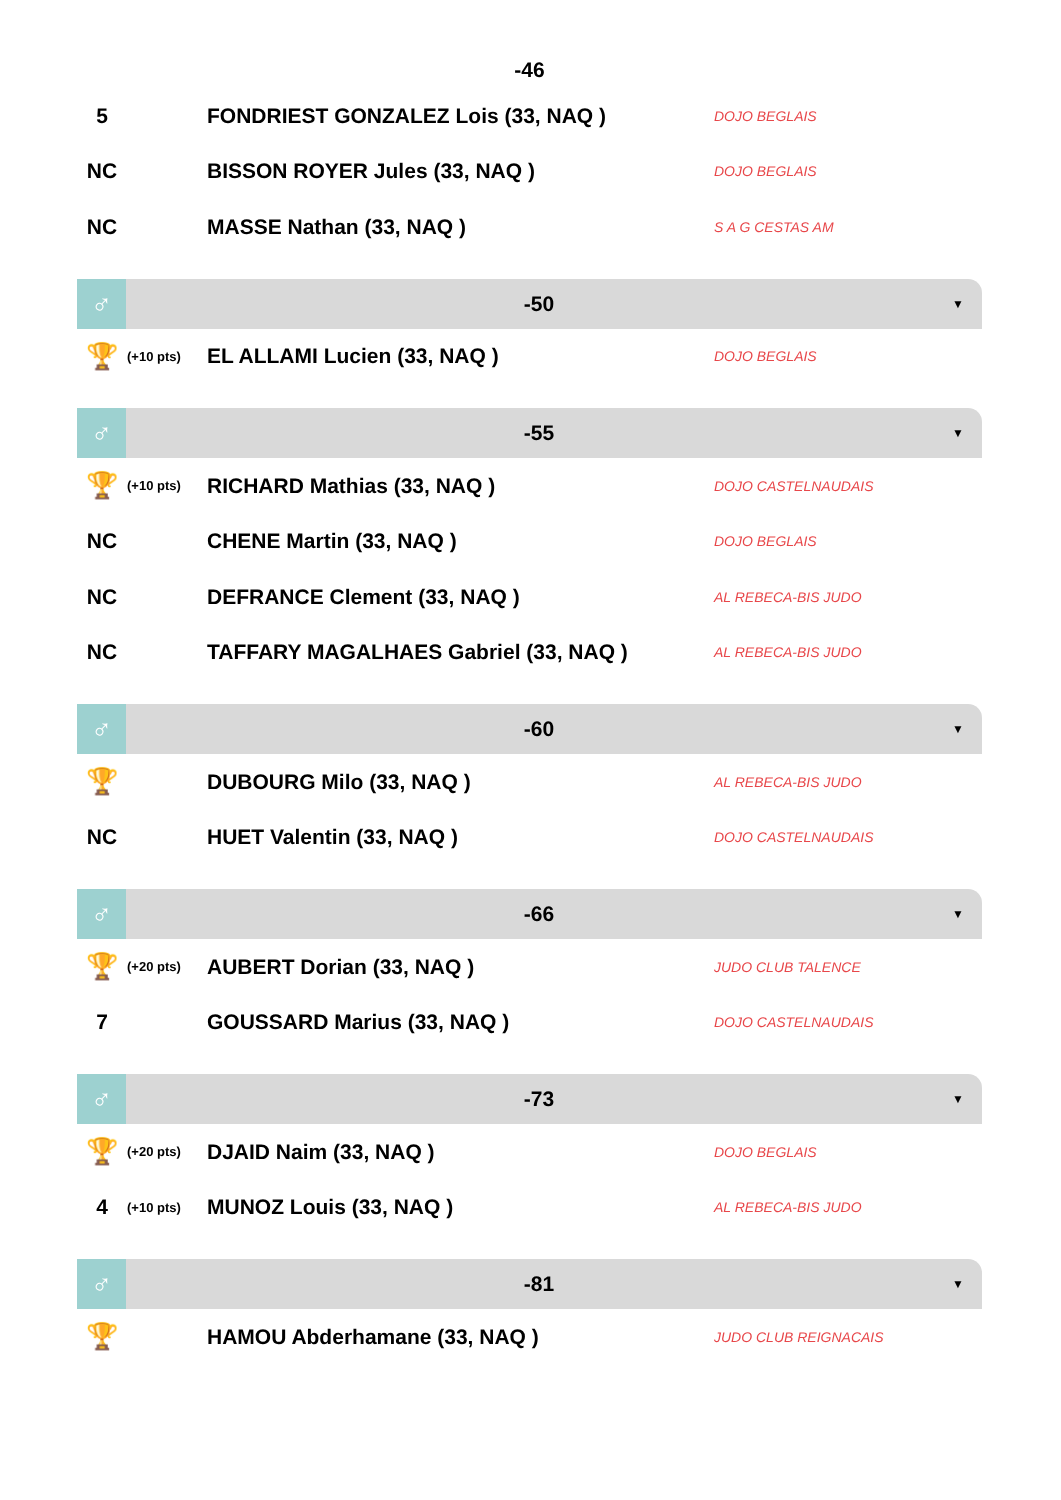-46
| 5 | | FONDRIEST GONZALEZ Lois (33, NAQ ) | DOJO BEGLAIS |
| NC | | BISSON ROYER Jules (33, NAQ ) | DOJO BEGLAIS |
| NC | | MASSE Nathan (33, NAQ ) | S A G CESTAS AM |
♂
-50
▼
| 🏆 | (+10 pts) | EL ALLAMI Lucien (33, NAQ ) | DOJO BEGLAIS |
♂
-55
▼
| 🏆 | (+10 pts) | RICHARD Mathias (33, NAQ ) | DOJO CASTELNAUDAIS |
| NC | | CHENE Martin (33, NAQ ) | DOJO BEGLAIS |
| NC | | DEFRANCE Clement (33, NAQ ) | AL REBECA-BIS JUDO |
| NC | | TAFFARY MAGALHAES Gabriel (33, NAQ ) | AL REBECA-BIS JUDO |
♂
-60
▼
| 🏆 | | DUBOURG Milo (33, NAQ ) | AL REBECA-BIS JUDO |
| NC | | HUET Valentin (33, NAQ ) | DOJO CASTELNAUDAIS |
♂
-66
▼
| 🏆 | (+20 pts) | AUBERT Dorian (33, NAQ ) | JUDO CLUB TALENCE |
| 7 | | GOUSSARD Marius (33, NAQ ) | DOJO CASTELNAUDAIS |
♂
-73
▼
| 🏆 | (+20 pts) | DJAID Naim (33, NAQ ) | DOJO BEGLAIS |
| 4 | (+10 pts) | MUNOZ Louis (33, NAQ ) | AL REBECA-BIS JUDO |
♂
-81
▼
| 🏆 | | HAMOU Abderhamane (33, NAQ ) | JUDO CLUB REIGNACAIS |